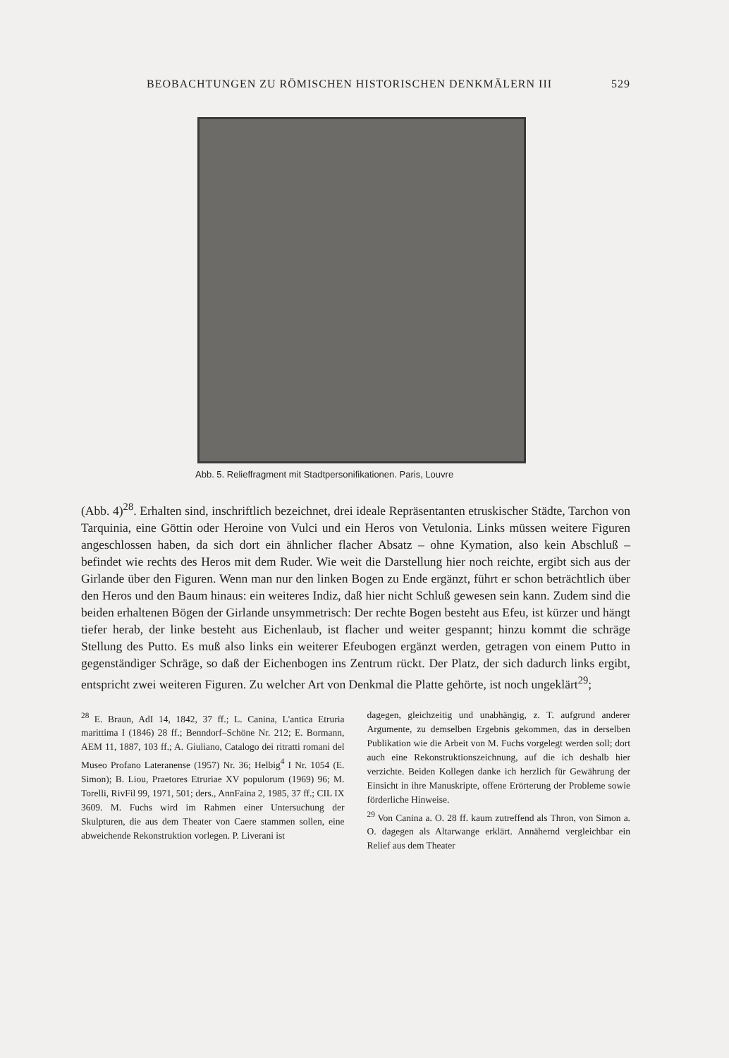BEOBACHTUNGEN ZU RÖMISCHEN HISTORISCHEN DENKMÄLERN III 529
Abb. 5. Relieffragment mit Stadtpersonifikationen. Paris, Louvre
(Abb. 4)<sup>28</sup>. Erhalten sind, inschriftlich bezeichnet, drei ideale Repräsentanten etruskischer Städte, Tarchon von Tarquinia, eine Göttin oder Heroine von Vulci und ein Heros von Vetulonia. Links müssen weitere Figuren angeschlossen haben, da sich dort ein ähnlicher flacher Absatz – ohne Kymation, also kein Abschluß – befindet wie rechts des Heros mit dem Ruder. Wie weit die Darstellung hier noch reichte, ergibt sich aus der Girlande über den Figuren. Wenn man nur den linken Bogen zu Ende ergänzt, führt er schon beträchtlich über den Heros und den Baum hinaus: ein weiteres Indiz, daß hier nicht Schluß gewesen sein kann. Zudem sind die beiden erhaltenen Bögen der Girlande unsymmetrisch: Der rechte Bogen besteht aus Efeu, ist kürzer und hängt tiefer herab, der linke besteht aus Eichenlaub, ist flacher und weiter gespannt; hinzu kommt die schräge Stellung des Putto. Es muß also links ein weiterer Efeubogen ergänzt werden, getragen von einem Putto in gegenständiger Schräge, so daß der Eichenbogen ins Zentrum rückt. Der Platz, der sich dadurch links ergibt, entspricht zwei weiteren Figuren. Zu welcher Art von Denkmal die Platte gehörte, ist noch ungeklärt<sup>29</sup>;
<sup>28</sup> E. Braun, AdI 14, 1842, 37 ff.; L. Canina, L'antica Etruria marittima I (1846) 28 ff.; Benndorf–Schöne Nr. 212; E. Bormann, AEM 11, 1887, 103 ff.; A. Giuliano, Catalogo dei ritratti romani del Museo Profano Lateranense (1957) Nr. 36; Helbig<sup>4</sup> I Nr. 1054 (E. Simon); B. Liou, Praetores Etruriae XV populorum (1969) 96; M. Torelli, RivFil 99, 1971, 501; ders., AnnFaina 2, 1985, 37 ff.; CIL IX 3609. M. Fuchs wird im Rahmen einer Untersuchung der Skulpturen, die aus dem Theater von Caere stammen sollen, eine abweichende Rekonstruktion vorlegen. P. Liverani ist
dagegen, gleichzeitig und unabhängig, z. T. aufgrund anderer Argumente, zu demselben Ergebnis gekommen, das in derselben Publikation wie die Arbeit von M. Fuchs vorgelegt werden soll; dort auch eine Rekonstruktionszeichnung, auf die ich deshalb hier verzichte. Beiden Kollegen danke ich herzlich für Gewährung der Einsicht in ihre Manuskripte, offene Erörterung der Probleme sowie förderliche Hinweise.
<sup>29</sup> Von Canina a. O. 28 ff. kaum zutreffend als Thron, von Simon a. O. dagegen als Altarwange erklärt. Annähernd vergleichbar ein Relief aus dem Theater